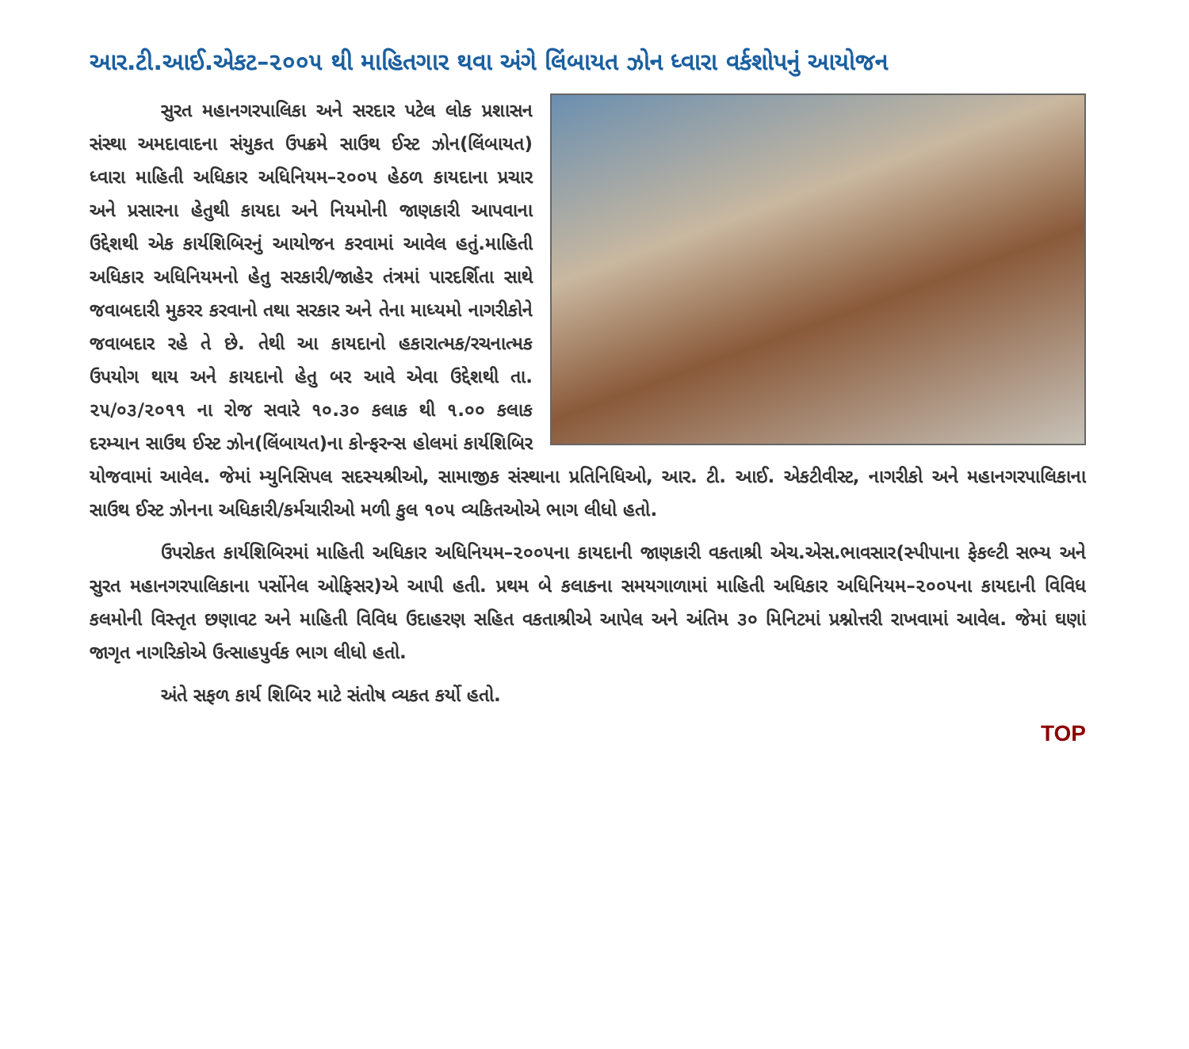આર.ટી.આઈ.એકટ–૨૦૦૫ થી માહિતગાર થવા અંગે લિંબાયત ઝોન ધ્વારા વર્કશોપનું આયોજન
સુરત મહાનગરપાલિકા અને સરદાર પટેલ લોક પ્રશાસન સંસ્થા અમદાવાદના સંયુકત ઉપક્રમે સાઉથ ઈસ્ટ ઝોન(લિંબાયત) ધ્વારા માહિતી અધિકાર અધિનિયમ–૨૦૦૫ હેઠળ કાયદાના પ્રચાર અને પ્રસારના હેતુથી કાયદા અને નિયમોની જાણકારી આપવાના ઉદ્દેશથી એક કાર્યશિબિરનું આયોજન કરવામાં આવેલ હતું.માહિતી અધિકાર અધિનિયમનો હેતુ સરકારી/જાહેર તંત્રમાં પારદર્શિતા સાથે જવાબદારી મુકરર કરવાનો તથા સરકાર અને તેના માધ્યમો નાગરીકોને જવાબદાર રહે તે છે. તેથી આ કાયદાનો હકારાત્મક/રચનાત્મક ઉપયોગ થાય અને કાયદાનો હેતુ બર આવે એવા ઉદ્દેશથી તા. ૨૫/૦૩/૨૦૧૧ ના રોજ સવારે ૧૦.૩૦ કલાક થી ૧.૦૦ કલાક દરમ્યાન સાઉથ ઈસ્ટ ઝોન(લિંબાયત)ના કોન્ફરન્સ હોલમાં કાર્યશિબિર યોજવામાં આવેલ. જેમાં મ્યુનિસિપલ સદસ્યશ્રીઓ, સામાજીક સંસ્થાના પ્રતિનિધિઓ, આર. ટી. આઈ. એકટીવીસ્ટ, નાગરીકો અને મહાનગરપાલિકાના સાઉથ ઈસ્ટ ઝોનના અધિકારી/કર્મચારીઓ મળી કુલ ૧૦૫ વ્યકિતઓએ ભાગ લીધો હતો.
ઉપરોકત કાર્યશિબિરમાં માહિતી અધિકાર અધિનિયમ–૨૦૦૫ના કાયદાની જાણકારી વકતાશ્રી એચ.એસ.ભાવસાર(સ્પીપાના ફેકલ્ટી સભ્ય અને સુરત મહાનગરપાલિકાના પર્સોનેલ ઓફિસર)એ આપી હતી. પ્રથમ બે કલાકના સમયગાળામાં માહિતી અધિકાર અધિનિયમ–૨૦૦૫ના કાયદાની વિવિધ કલમોની વિસ્તૃત છણાવટ અને માહિતી વિવિધ ઉદાહરણ સહિત વકતાશ્રીએ આપેલ અને અંતિમ ૩૦ મિનિટમાં પ્રશ્નોત્તરી રાખવામાં આવેલ. જેમાં ઘણાં જાગૃત નાગરિકોએ ઉત્સાહપુર્વક ભાગ લીધો હતો.
અંતે સફળ કાર્ય શિબિર માટે સંતોષ વ્યકત કર્યો હતો.
TOP